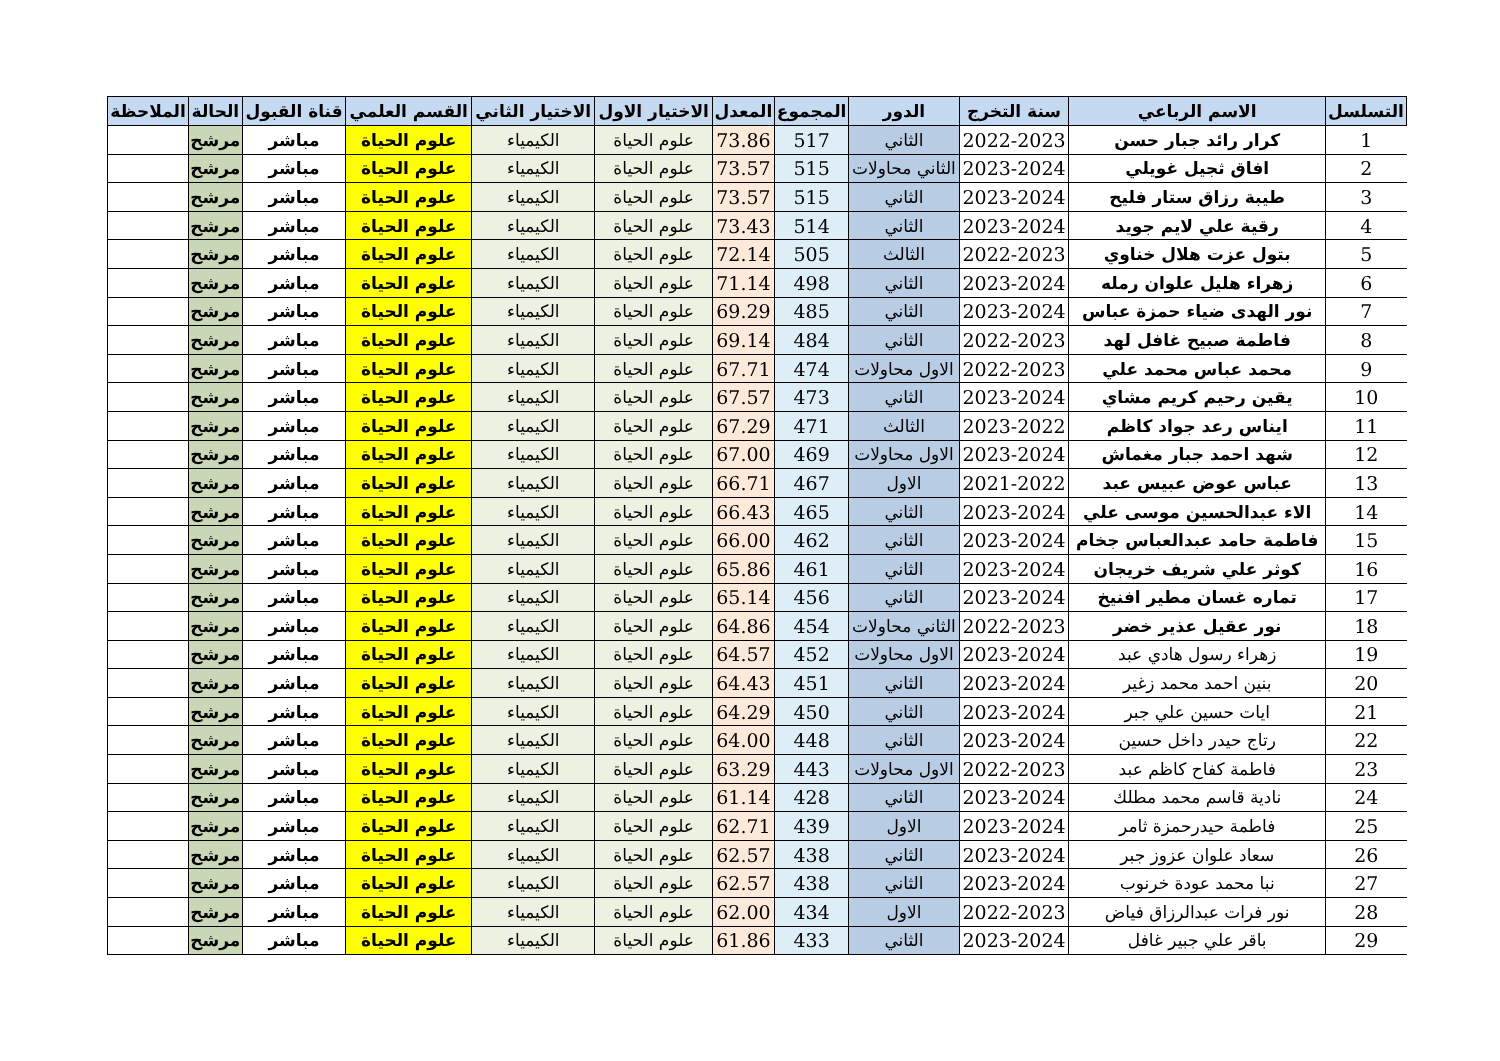| التسلسل | الاسم الرباعي | سنة التخرج | الدور | المجموع | المعدل | الاختيار الاول | الاختيار الثاني | القسم العلمي | قناة القبول | الحالة | الملاحظة |
| --- | --- | --- | --- | --- | --- | --- | --- | --- | --- | --- | --- |
| 1 | كرار رائد جبار حسن | 2022-2023 | الثاني | 517 | 73.86 | علوم الحياة | الكيمياء | علوم الحياة | مباشر | مرشح | |
| 2 | افاق ثجيل غويلي | 2023-2024 | الثاني محاولات | 515 | 73.57 | علوم الحياة | الكيمياء | علوم الحياة | مباشر | مرشح | |
| 3 | طيبة رزاق ستار فليح | 2023-2024 | الثاني | 515 | 73.57 | علوم الحياة | الكيمياء | علوم الحياة | مباشر | مرشح | |
| 4 | رقية علي لايم جويد | 2023-2024 | الثاني | 514 | 73.43 | علوم الحياة | الكيمياء | علوم الحياة | مباشر | مرشح | |
| 5 | بتول عزت هلال خناوي | 2022-2023 | الثالث | 505 | 72.14 | علوم الحياة | الكيمياء | علوم الحياة | مباشر | مرشح | |
| 6 | زهراء هليل علوان رمله | 2023-2024 | الثاني | 498 | 71.14 | علوم الحياة | الكيمياء | علوم الحياة | مباشر | مرشح | |
| 7 | نور الهدى ضياء حمزة عباس | 2023-2024 | الثاني | 485 | 69.29 | علوم الحياة | الكيمياء | علوم الحياة | مباشر | مرشح | |
| 8 | فاطمة صبيح غافل لهد | 2022-2023 | الثاني | 484 | 69.14 | علوم الحياة | الكيمياء | علوم الحياة | مباشر | مرشح | |
| 9 | محمد عباس محمد علي | 2022-2023 | الاول محاولات | 474 | 67.71 | علوم الحياة | الكيمياء | علوم الحياة | مباشر | مرشح | |
| 10 | يقين رحيم كريم مشاي | 2023-2024 | الثاني | 473 | 67.57 | علوم الحياة | الكيمياء | علوم الحياة | مباشر | مرشح | |
| 11 | ايناس رعد جواد كاظم | 2023-2022 | الثالث | 471 | 67.29 | علوم الحياة | الكيمياء | علوم الحياة | مباشر | مرشح | |
| 12 | شهد احمد جبار مغماش | 2023-2024 | الاول محاولات | 469 | 67.00 | علوم الحياة | الكيمياء | علوم الحياة | مباشر | مرشح | |
| 13 | عباس عوض عبيس عبد | 2021-2022 | الاول | 467 | 66.71 | علوم الحياة | الكيمياء | علوم الحياة | مباشر | مرشح | |
| 14 | الاء عبدالحسين موسى علي | 2023-2024 | الثاني | 465 | 66.43 | علوم الحياة | الكيمياء | علوم الحياة | مباشر | مرشح | |
| 15 | فاطمة حامد عبدالعباس جخام | 2023-2024 | الثاني | 462 | 66.00 | علوم الحياة | الكيمياء | علوم الحياة | مباشر | مرشح | |
| 16 | كوثر علي شريف خريجان | 2023-2024 | الثاني | 461 | 65.86 | علوم الحياة | الكيمياء | علوم الحياة | مباشر | مرشح | |
| 17 | تماره غسان مطير افنيخ | 2023-2024 | الثاني | 456 | 65.14 | علوم الحياة | الكيمياء | علوم الحياة | مباشر | مرشح | |
| 18 | نور عقيل عذير خضر | 2022-2023 | الثاني محاولات | 454 | 64.86 | علوم الحياة | الكيمياء | علوم الحياة | مباشر | مرشح | |
| 19 | زهراء رسول هادي عبد | 2023-2024 | الاول محاولات | 452 | 64.57 | علوم الحياة | الكيمياء | علوم الحياة | مباشر | مرشح | |
| 20 | بنين احمد محمد زغير | 2023-2024 | الثاني | 451 | 64.43 | علوم الحياة | الكيمياء | علوم الحياة | مباشر | مرشح | |
| 21 | ايات حسين علي جبر | 2023-2024 | الثاني | 450 | 64.29 | علوم الحياة | الكيمياء | علوم الحياة | مباشر | مرشح | |
| 22 | رتاج حيدر داخل حسين | 2023-2024 | الثاني | 448 | 64.00 | علوم الحياة | الكيمياء | علوم الحياة | مباشر | مرشح | |
| 23 | فاطمة كفاح كاظم عبد | 2022-2023 | الاول محاولات | 443 | 63.29 | علوم الحياة | الكيمياء | علوم الحياة | مباشر | مرشح | |
| 24 | نادية قاسم محمد مطلك | 2023-2024 | الثاني | 428 | 61.14 | علوم الحياة | الكيمياء | علوم الحياة | مباشر | مرشح | |
| 25 | فاطمة حيدرحمزة ثامر | 2023-2024 | الاول | 439 | 62.71 | علوم الحياة | الكيمياء | علوم الحياة | مباشر | مرشح | |
| 26 | سعاد علوان عزوز جبر | 2023-2024 | الثاني | 438 | 62.57 | علوم الحياة | الكيمياء | علوم الحياة | مباشر | مرشح | |
| 27 | نبا محمد عودة خرنوب | 2023-2024 | الثاني | 438 | 62.57 | علوم الحياة | الكيمياء | علوم الحياة | مباشر | مرشح | |
| 28 | نور فرات عبدالرزاق فياض | 2022-2023 | الاول | 434 | 62.00 | علوم الحياة | الكيمياء | علوم الحياة | مباشر | مرشح | |
| 29 | باقر علي جبير غافل | 2023-2024 | الثاني | 433 | 61.86 | علوم الحياة | الكيمياء | علوم الحياة | مباشر | مرشح | |